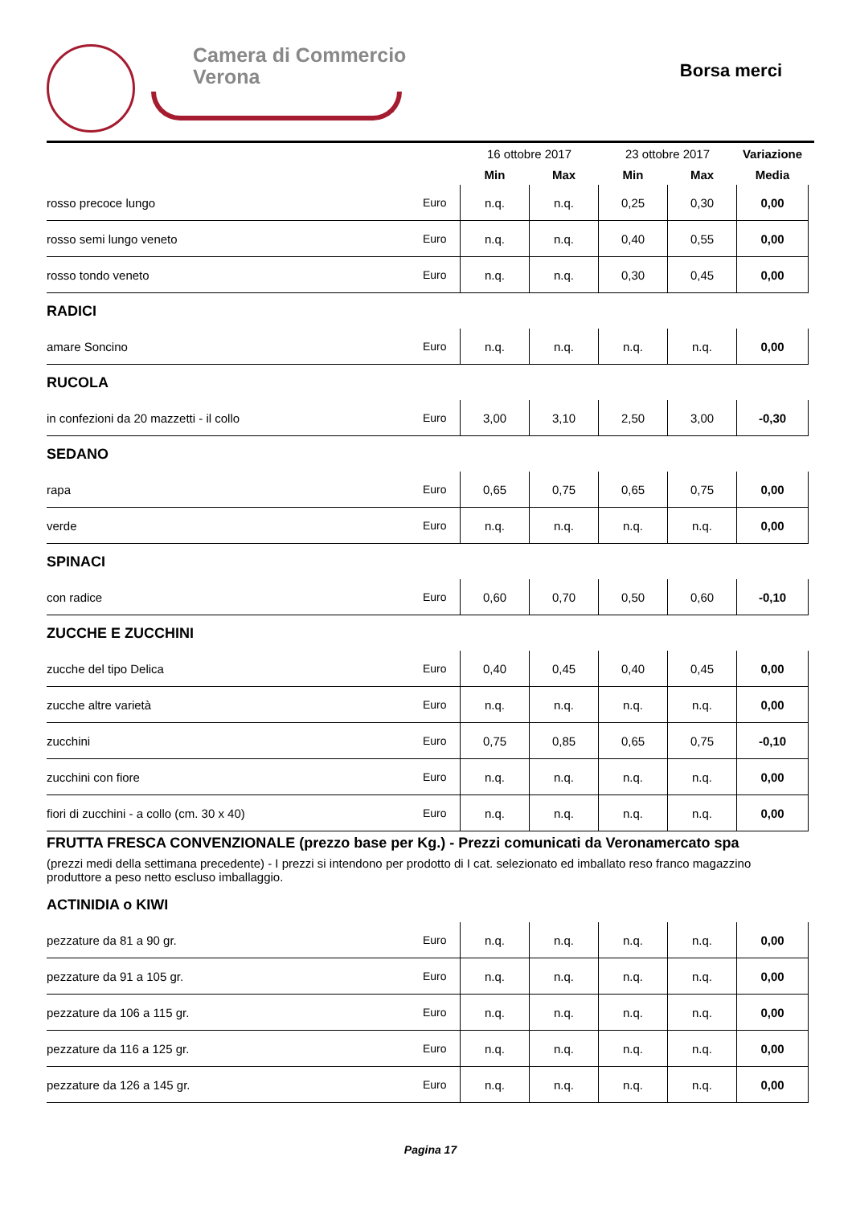Camera di Commercio
Verona
Borsa merci
| | | 16 ottobre 2017 | | 23 ottobre 2017 | | Variazione |
| | | Min | Max | Min | Max | Media |
| rosso precoce lungo | Euro | n.q. | n.q. | 0,25 | 0,30 | 0,00 |
| rosso semi lungo veneto | Euro | n.q. | n.q. | 0,40 | 0,55 | 0,00 |
| rosso tondo veneto | Euro | n.q. | n.q. | 0,30 | 0,45 | 0,00 |
| RADICI | | | | | | |
| amare Soncino | Euro | n.q. | n.q. | n.q. | n.q. | 0,00 |
| RUCOLA | | | | | | |
| in confezioni da 20 mazzetti - il collo | Euro | 3,00 | 3,10 | 2,50 | 3,00 | -0,30 |
| SEDANO | | | | | | |
| rapa | Euro | 0,65 | 0,75 | 0,65 | 0,75 | 0,00 |
| verde | Euro | n.q. | n.q. | n.q. | n.q. | 0,00 |
| SPINACI | | | | | | |
| con radice | Euro | 0,60 | 0,70 | 0,50 | 0,60 | -0,10 |
| ZUCCHE E ZUCCHINI | | | | | | |
| zucche del tipo Delica | Euro | 0,40 | 0,45 | 0,40 | 0,45 | 0,00 |
| zucche altre varietà | Euro | n.q. | n.q. | n.q. | n.q. | 0,00 |
| zucchini | Euro | 0,75 | 0,85 | 0,65 | 0,75 | -0,10 |
| zucchini con fiore | Euro | n.q. | n.q. | n.q. | n.q. | 0,00 |
| fiori di zucchini - a collo (cm. 30 x 40) | Euro | n.q. | n.q. | n.q. | n.q. | 0,00 |
| FRUTTA FRESCA CONVENZIONALE (prezzo base per Kg.) - Prezzi comunicati da Veronamercato spa (prezzi medi della settimana precedente) - I prezzi si intendono per prodotto di I cat. selezionato ed imballato reso franco magazzino produttore a peso netto escluso imballaggio. | | | | | | |
| ACTINIDIA o KIWI | | | | | | |
| pezzature da 81 a 90 gr. | Euro | n.q. | n.q. | n.q. | n.q. | 0,00 |
| pezzature da 91 a 105 gr. | Euro | n.q. | n.q. | n.q. | n.q. | 0,00 |
| pezzature da 106 a 115 gr. | Euro | n.q. | n.q. | n.q. | n.q. | 0,00 |
| pezzature da 116 a 125 gr. | Euro | n.q. | n.q. | n.q. | n.q. | 0,00 |
| pezzature da 126 a 145 gr. | Euro | n.q. | n.q. | n.q. | n.q. | 0,00 |
Pagina 17